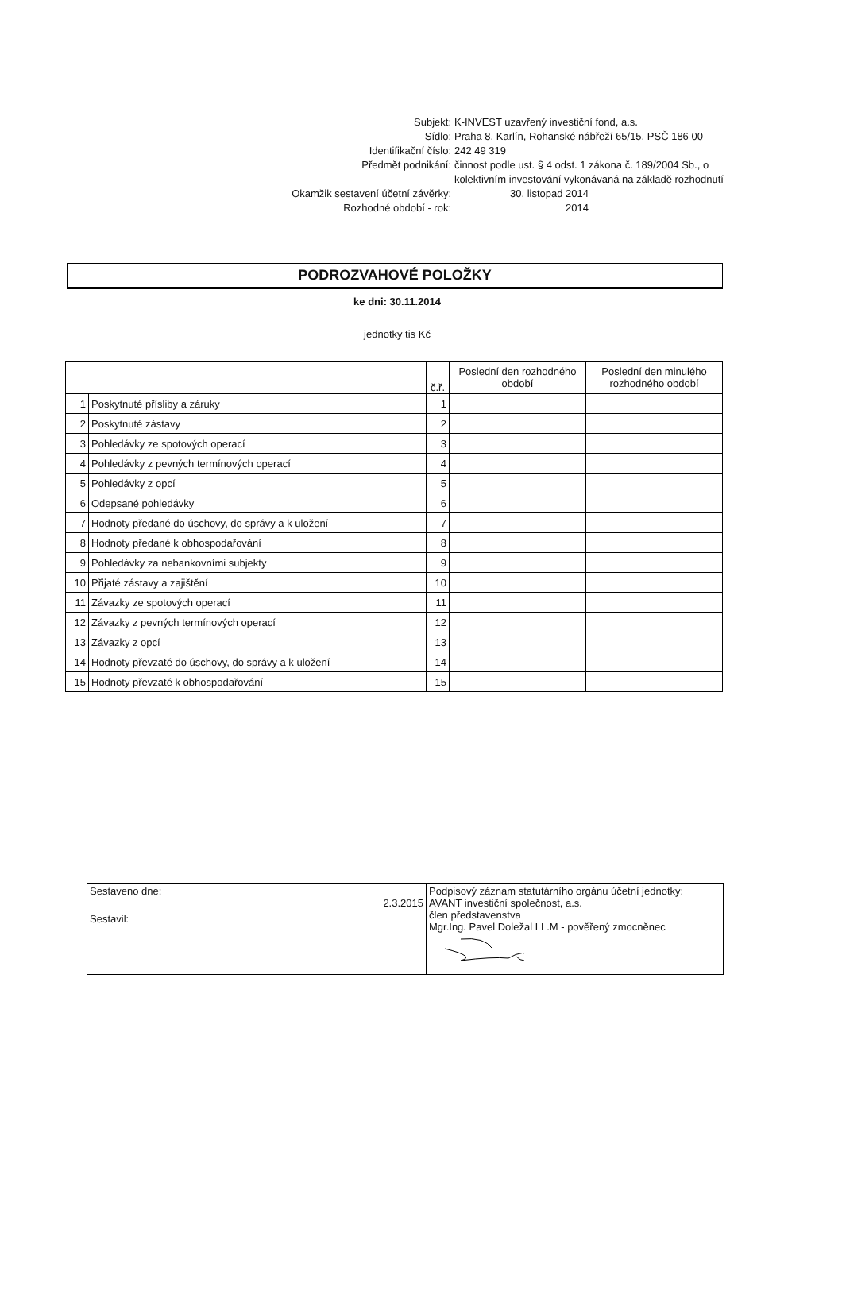Subjekt: K-INVEST uzavřený investiční fond, a.s.
Sídlo: Praha 8, Karlín, Rohanské nábřeží 65/15, PSČ 186 00
Identifikační číslo: 242 49 319
Předmět podnikání: činnost podle ust. § 4 odst. 1 zákona č. 189/2004 Sb., o
kolektivním investování vykonávaná na základě rozhodnutí
Okamžik sestavení účetní závěrky: 30. listopad 2014
Rozhodné období - rok: 2014
PODROZVAHOVÉ POLOŽKY
ke dni: 30.11.2014
jednotky tis Kč
| | | č.ř. | Poslední den rozhodného období | Poslední den minulého rozhodného období |
| --- | --- | --- | --- | --- |
| 1 | Poskytnuté přísliby a záruky | 1 | | |
| 2 | Poskytnuté zástavy | 2 | | |
| 3 | Pohledávky ze spotových operací | 3 | | |
| 4 | Pohledávky z pevných termínových operací | 4 | | |
| 5 | Pohledávky z opcí | 5 | | |
| 6 | Odepsané pohledávky | 6 | | |
| 7 | Hodnoty předané do úschovy, do správy a k uložení | 7 | | |
| 8 | Hodnoty předané k obhospodařování | 8 | | |
| 9 | Pohledávky za nebankovními subjekty | 9 | | |
| 10 | Přijaté zástavy a zajištění | 10 | | |
| 11 | Závazky ze spotových operací | 11 | | |
| 12 | Závazky z pevných termínových operací | 12 | | |
| 13 | Závazky z opcí | 13 | | |
| 14 | Hodnoty převzaté do úschovy, do správy a k uložení | 14 | | |
| 15 | Hodnoty převzaté k obhospodařování | 15 | | |
| Sestaveno dne: 2.3.2015 | Podpisový záznam statutárního orgánu účetní jednotky: AVANT investiční společnost, a.s. člen představenstva Mgr.Ing. Pavel Doležal LL.M - pověřený zmocněnec |
| Sestavil: | |